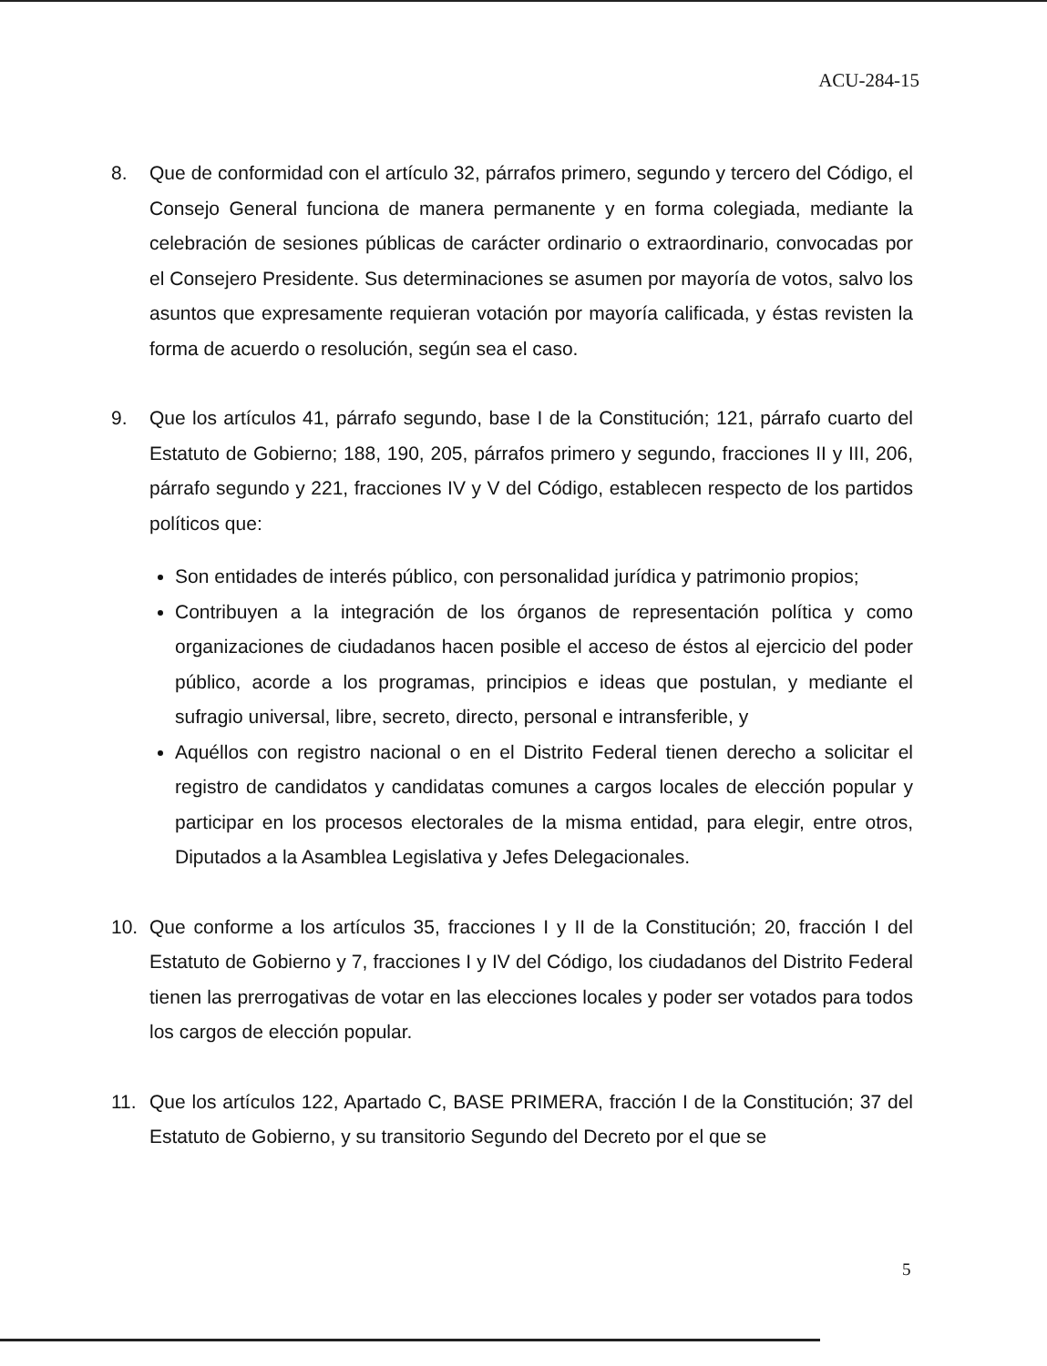ACU-284-15
8. Que de conformidad con el artículo 32, párrafos primero, segundo y tercero del Código, el Consejo General funciona de manera permanente y en forma colegiada, mediante la celebración de sesiones públicas de carácter ordinario o extraordinario, convocadas por el Consejero Presidente. Sus determinaciones se asumen por mayoría de votos, salvo los asuntos que expresamente requieran votación por mayoría calificada, y éstas revisten la forma de acuerdo o resolución, según sea el caso.
9. Que los artículos 41, párrafo segundo, base I de la Constitución; 121, párrafo cuarto del Estatuto de Gobierno; 188, 190, 205, párrafos primero y segundo, fracciones II y III, 206, párrafo segundo y 221, fracciones IV y V del Código, establecen respecto de los partidos políticos que:
Son entidades de interés público, con personalidad jurídica y patrimonio propios;
Contribuyen a la integración de los órganos de representación política y como organizaciones de ciudadanos hacen posible el acceso de éstos al ejercicio del poder público, acorde a los programas, principios e ideas que postulan, y mediante el sufragio universal, libre, secreto, directo, personal e intransferible, y
Aquéllos con registro nacional o en el Distrito Federal tienen derecho a solicitar el registro de candidatos y candidatas comunes a cargos locales de elección popular y participar en los procesos electorales de la misma entidad, para elegir, entre otros, Diputados a la Asamblea Legislativa y Jefes Delegacionales.
10. Que conforme a los artículos 35, fracciones I y II de la Constitución; 20, fracción I del Estatuto de Gobierno y 7, fracciones I y IV del Código, los ciudadanos del Distrito Federal tienen las prerrogativas de votar en las elecciones locales y poder ser votados para todos los cargos de elección popular.
11. Que los artículos 122, Apartado C, BASE PRIMERA, fracción I de la Constitución; 37 del Estatuto de Gobierno, y su transitorio Segundo del Decreto por el que se
5